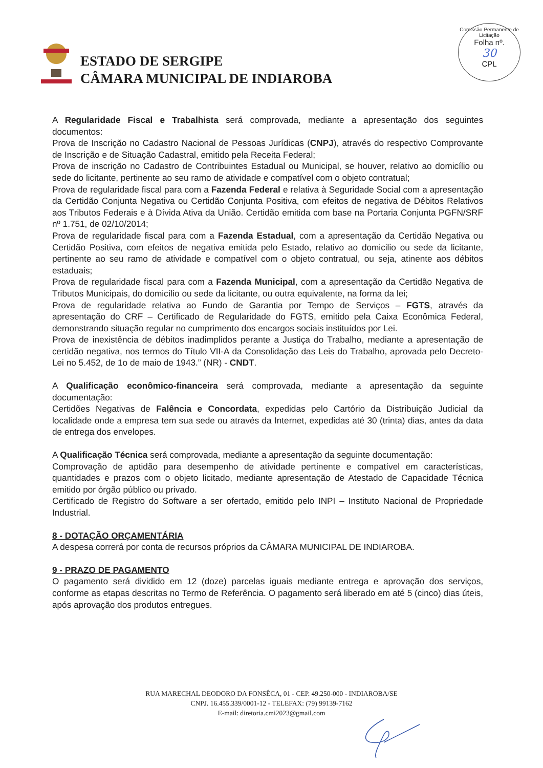ESTADO DE SERGIPE
CÂMARA MUNICIPAL DE INDIAROBA
Comissão Permanente de Licitação
Folha nº.
30
CPL
A Regularidade Fiscal e Trabalhista será comprovada, mediante a apresentação dos seguintes documentos:
Prova de Inscrição no Cadastro Nacional de Pessoas Jurídicas (CNPJ), através do respectivo Comprovante de Inscrição e de Situação Cadastral, emitido pela Receita Federal;
Prova de inscrição no Cadastro de Contribuintes Estadual ou Municipal, se houver, relativo ao domicílio ou sede do licitante, pertinente ao seu ramo de atividade e compatível com o objeto contratual;
Prova de regularidade fiscal para com a Fazenda Federal e relativa à Seguridade Social com a apresentação da Certidão Conjunta Negativa ou Certidão Conjunta Positiva, com efeitos de negativa de Débitos Relativos aos Tributos Federais e à Dívida Ativa da União. Certidão emitida com base na Portaria Conjunta PGFN/SRF nº 1.751, de 02/10/2014;
Prova de regularidade fiscal para com a Fazenda Estadual, com a apresentação da Certidão Negativa ou Certidão Positiva, com efeitos de negativa emitida pelo Estado, relativo ao domicilio ou sede da licitante, pertinente ao seu ramo de atividade e compatível com o objeto contratual, ou seja, atinente aos débitos estaduais;
Prova de regularidade fiscal para com a Fazenda Municipal, com a apresentação da Certidão Negativa de Tributos Municipais, do domicílio ou sede da licitante, ou outra equivalente, na forma da lei;
Prova de regularidade relativa ao Fundo de Garantia por Tempo de Serviços – FGTS, através da apresentação do CRF – Certificado de Regularidade do FGTS, emitido pela Caixa Econômica Federal, demonstrando situação regular no cumprimento dos encargos sociais instituídos por Lei.
Prova de inexistência de débitos inadimplidos perante a Justiça do Trabalho, mediante a apresentação de certidão negativa, nos termos do Título VII-A da Consolidação das Leis do Trabalho, aprovada pelo Decreto-Lei no 5.452, de 1o de maio de 1943.” (NR) - CNDT.
A Qualificação econômico-financeira será comprovada, mediante a apresentação da seguinte documentação:
Certidões Negativas de Falência e Concordata, expedidas pelo Cartório da Distribuição Judicial da localidade onde a empresa tem sua sede ou através da Internet, expedidas até 30 (trinta) dias, antes da data de entrega dos envelopes.
A Qualificação Técnica será comprovada, mediante a apresentação da seguinte documentação:
Comprovação de aptidão para desempenho de atividade pertinente e compatível em características, quantidades e prazos com o objeto licitado, mediante apresentação de Atestado de Capacidade Técnica emitido por órgão público ou privado.
Certificado de Registro do Software a ser ofertado, emitido pelo INPI – Instituto Nacional de Propriedade Industrial.
8 - DOTAÇÃO ORÇAMENTÁRIA
A despesa correrá por conta de recursos próprios da CÂMARA MUNICIPAL DE INDIAROBA.
9 - PRAZO DE PAGAMENTO
O pagamento será dividido em 12 (doze) parcelas iguais mediante entrega e aprovação dos serviços, conforme as etapas descritas no Termo de Referência. O pagamento será liberado em até 5 (cinco) dias úteis, após aprovação dos produtos entregues.
RUA MARECHAL DEODORO DA FONSÊCA, 01 - CEP. 49.250-000 - INDIAROBA/SE
CNPJ. 16.455.339/0001-12 - TELEFAX: (79) 99139-7162
E-mail: diretoria.cmi2023@gmail.com